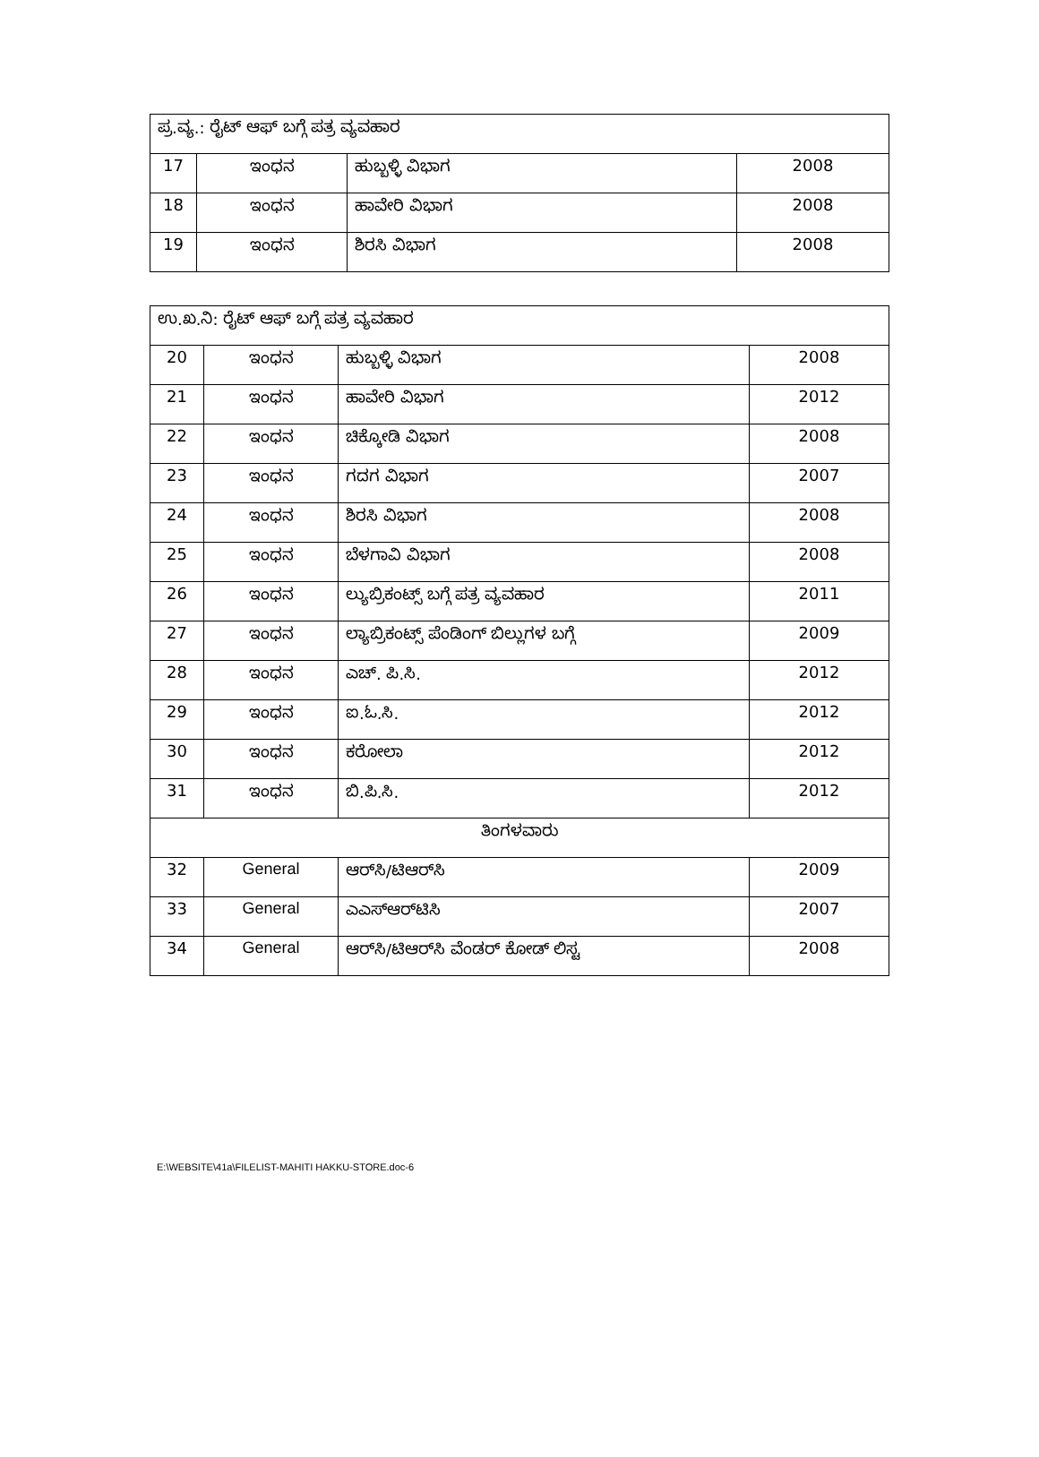| ಪ್ರ.ವ್ಯ.: ರೈಟ್ ಆಫ್ ಬಗ್ಗೆ ಪತ್ರ ವ್ಯವಹಾರ | | | |
| 17 | ಇಂಧನ | ಹುಬ್ಬಳ್ಳಿ ವಿಭಾಗ | 2008 |
| 18 | ಇಂಧನ | ಹಾವೇರಿ ವಿಭಾಗ | 2008 |
| 19 | ಇಂಧನ | ಶಿರಸಿ ವಿಭಾಗ | 2008 |
| ಉ.ಖ.ನಿ: ರೈಟ್ ಆಫ್ ಬಗ್ಗೆ ಪತ್ರ ವ್ಯವಹಾರ | | | |
| 20 | ಇಂಧನ | ಹುಬ್ಬಳ್ಳಿ ವಿಭಾಗ | 2008 |
| 21 | ಇಂಧನ | ಹಾವೇರಿ ವಿಭಾಗ | 2012 |
| 22 | ಇಂಧನ | ಚಿಕ್ಕೋಡಿ ವಿಭಾಗ | 2008 |
| 23 | ಇಂಧನ | ಗದಗ ವಿಭಾಗ | 2007 |
| 24 | ಇಂಧನ | ಶಿರಸಿ ವಿಭಾಗ | 2008 |
| 25 | ಇಂಧನ | ಬೆಳಗಾವಿ ವಿಭಾಗ | 2008 |
| 26 | ಇಂಧನ | ಲ್ಯುಬ್ರಿಕಂಟ್ಸ್ ಬಗ್ಗೆ ಪತ್ರ ವ್ಯವಹಾರ | 2011 |
| 27 | ಇಂಧನ | ಲ್ಯಾಬ್ರಿಕಂಟ್ಸ್ ಪೆಂಡಿಂಗ್ ಬಿಲ್ಲುಗಳ ಬಗ್ಗೆ | 2009 |
| 28 | ಇಂಧನ | ಎಚ್. ಪಿ.ಸಿ. | 2012 |
| 29 | ಇಂಧನ | ಐ.ಓ.ಸಿ. | 2012 |
| 30 | ಇಂಧನ | ಕರೋಲಾ | 2012 |
| 31 | ಇಂಧನ | ಬಿ.ಪಿ.ಸಿ. | 2012 |
| ತಿಂಗಳವಾರು | | | |
| 32 | General | ಆರ್‌ಸಿ/ಟಿಆರ್‌ಸಿ | 2009 |
| 33 | General | ಎಎಸ್‌ಆರ್‌ಟಿಸಿ | 2007 |
| 34 | General | ಆರ್‌ಸಿ/ಟಿಆರ್‌ಸಿ ವೆಂಡರ್ ಕೋಡ್ ಲಿಸ್ಟ | 2008 |
E:\WEBSITE\41a\FILELIST-MAHITI HAKKU-STORE.doc-6